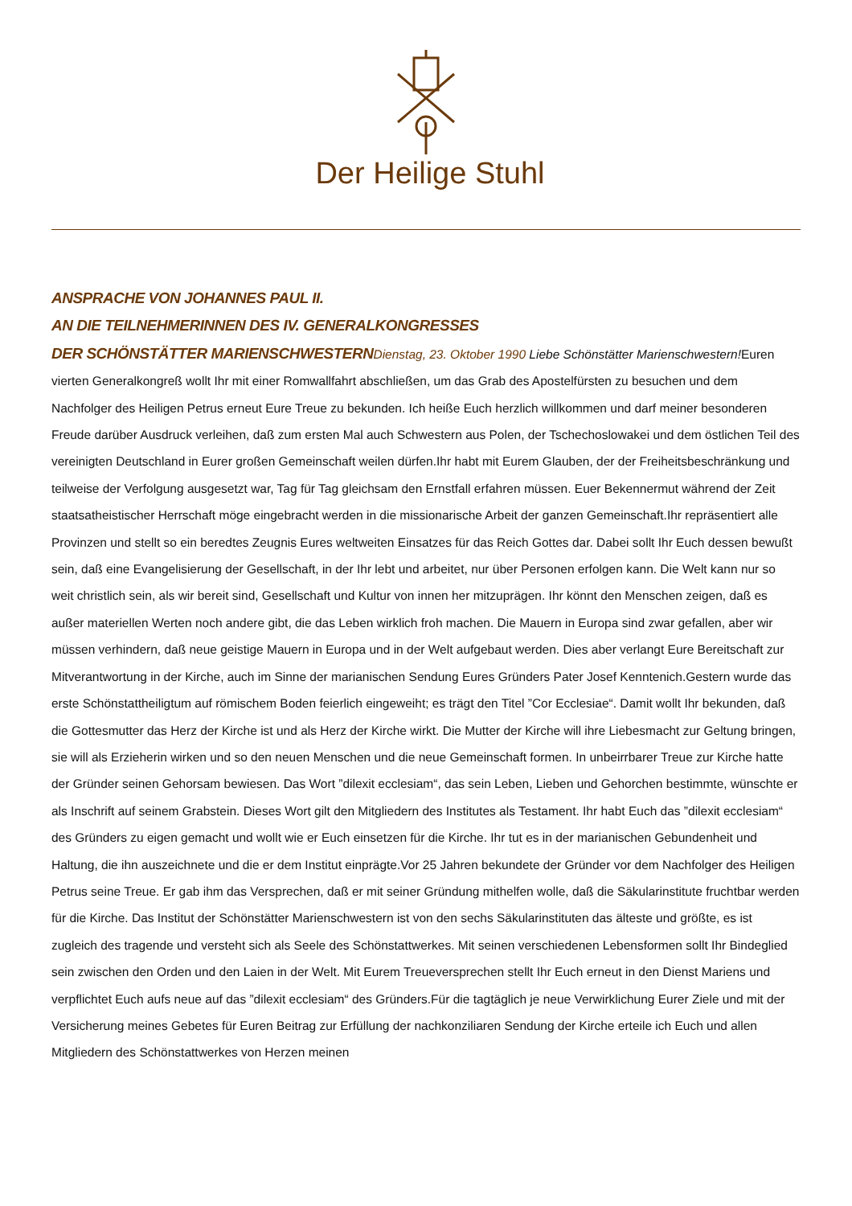Der Heilige Stuhl
ANSPRACHE VON JOHANNES PAUL II.
AN DIE TEILNEHMERINNEN DES IV. GENERALKONGRESSES
DER SCHÖNSTÄTTER MARIENSCHWESTERN Dienstag, 23. Oktober 1990 Liebe Schönstätter Marienschwestern!Euren vierten Generalkongreß wollt Ihr mit einer Romwallfahrt abschließen, um das Grab des Apostelfürsten zu besuchen und dem Nachfolger des Heiligen Petrus erneut Eure Treue zu bekunden. Ich heiße Euch herzlich willkommen und darf meiner besonderen Freude darüber Ausdruck verleihen, daß zum ersten Mal auch Schwestern aus Polen, der Tschechoslowakei und dem östlichen Teil des vereinigten Deutschland in Eurer großen Gemeinschaft weilen dürfen.Ihr habt mit Eurem Glauben, der der Freiheitsbeschränkung und teilweise der Verfolgung ausgesetzt war, Tag für Tag gleichsam den Ernstfall erfahren müssen. Euer Bekennermut während der Zeit staatsatheistischer Herrschaft möge eingebracht werden in die missionarische Arbeit der ganzen Gemeinschaft.Ihr repräsentiert alle Provinzen und stellt so ein beredtes Zeugnis Eures weltweiten Einsatzes für das Reich Gottes dar. Dabei sollt Ihr Euch dessen bewußt sein, daß eine Evangelisierung der Gesellschaft, in der Ihr lebt und arbeitet, nur über Personen erfolgen kann. Die Welt kann nur so weit christlich sein, als wir bereit sind, Gesellschaft und Kultur von innen her mitzuprägen. Ihr könnt den Menschen zeigen, daß es außer materiellen Werten noch andere gibt, die das Leben wirklich froh machen. Die Mauern in Europa sind zwar gefallen, aber wir müssen verhindern, daß neue geistige Mauern in Europa und in der Welt aufgebaut werden. Dies aber verlangt Eure Bereitschaft zur Mitverantwortung in der Kirche, auch im Sinne der marianischen Sendung Eures Gründers Pater Josef Kenntenich.Gestern wurde das erste Schönstattheiligtum auf römischem Boden feierlich eingeweiht; es trägt den Titel ”Cor Ecclesiae“. Damit wollt Ihr bekunden, daß die Gottesmutter das Herz der Kirche ist und als Herz der Kirche wirkt. Die Mutter der Kirche will ihre Liebesmacht zur Geltung bringen, sie will als Erzieherin wirken und so den neuen Menschen und die neue Gemeinschaft formen. In unbeirrbarer Treue zur Kirche hatte der Gründer seinen Gehorsam bewiesen. Das Wort ”dilexit ecclesiam“, das sein Leben, Lieben und Gehorchen bestimmte, wünschte er als Inschrift auf seinem Grabstein. Dieses Wort gilt den Mitgliedern des Institutes als Testament. Ihr habt Euch das ”dilexit ecclesiam“ des Gründers zu eigen gemacht und wollt wie er Euch einsetzen für die Kirche. Ihr tut es in der marianischen Gebundenheit und Haltung, die ihn auszeichnete und die er dem Institut einprägte.Vor 25 Jahren bekundete der Gründer vor dem Nachfolger des Heiligen Petrus seine Treue. Er gab ihm das Versprechen, daß er mit seiner Gründung mithelfen wolle, daß die Säkularinstitute fruchtbar werden für die Kirche. Das Institut der Schönstätter Marienschwestern ist von den sechs Säkularinstituten das älteste und größte, es ist zugleich des tragende und versteht sich als Seele des Schönstattwerkes. Mit seinen verschiedenen Lebensformen sollt Ihr Bindeglied sein zwischen den Orden und den Laien in der Welt. Mit Eurem Treueversprechen stellt Ihr Euch erneut in den Dienst Mariens und verpflichtet Euch aufs neue auf das ”dilexit ecclesiam“ des Gründers.Für die tagtäglich je neue Verwirklichung Eurer Ziele und mit der Versicherung meines Gebetes für Euren Beitrag zur Erfüllung der nachkonziliaren Sendung der Kirche erteile ich Euch und allen Mitgliedern des Schönstattwerkes von Herzen meinen